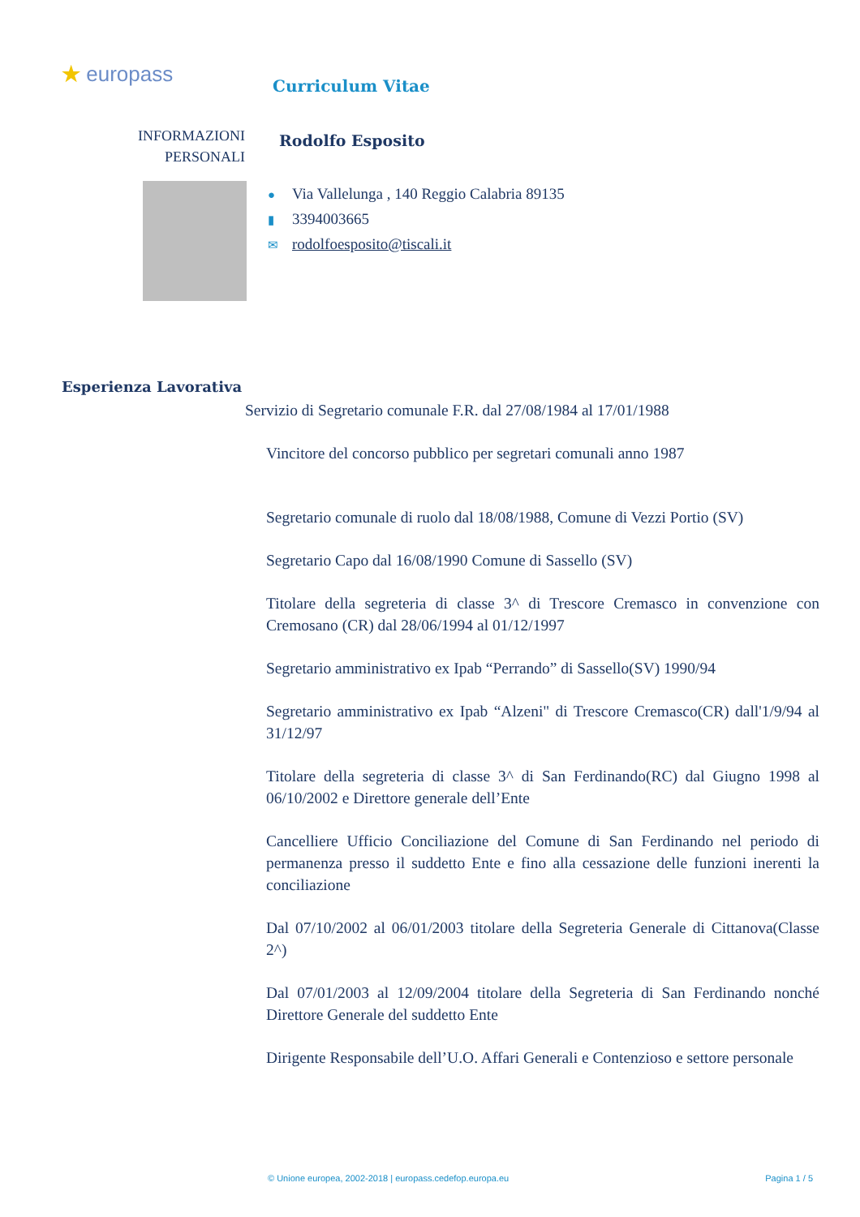★ europass Curriculum Vitae
INFORMAZIONI PERSONALI
Rodolfo Esposito
● Via Vallelunga , 140 Reggio Calabria 89135
▮ 3394003665
✉ rodolfoesposito@tiscali.it
Esperienza Lavorativa
Servizio di Segretario comunale F.R. dal 27/08/1984 al 17/01/1988
Vincitore del concorso pubblico per segretari comunali anno 1987
Segretario comunale di ruolo dal 18/08/1988, Comune di Vezzi Portio (SV)
Segretario Capo dal 16/08/1990 Comune di Sassello (SV)
Titolare della segreteria di classe 3^ di Trescore Cremasco in convenzione con Cremosano (CR) dal 28/06/1994 al 01/12/1997
Segretario amministrativo ex Ipab “Perrando” di Sassello(SV) 1990/94
Segretario amministrativo ex Ipab “Alzeni" di Trescore Cremasco(CR) dall'1/9/94 al 31/12/97
Titolare della segreteria di classe 3^ di San Ferdinando(RC) dal Giugno 1998 al 06/10/2002 e Direttore generale dell’Ente
Cancelliere Ufficio Conciliazione del Comune di San Ferdinando nel periodo di permanenza presso il suddetto Ente e fino alla cessazione delle funzioni inerenti la conciliazione
Dal 07/10/2002 al 06/01/2003 titolare della Segreteria Generale di Cittanova(Classe 2^)
Dal 07/01/2003 al 12/09/2004 titolare della Segreteria di San Ferdinando nonché Direttore Generale del suddetto Ente
Dirigente Responsabile dell’U.O. Affari Generali e Contenzioso e settore personale
© Unione europea, 2002-2018 | europass.cedefop.europa.eu Pagina 1 / 5